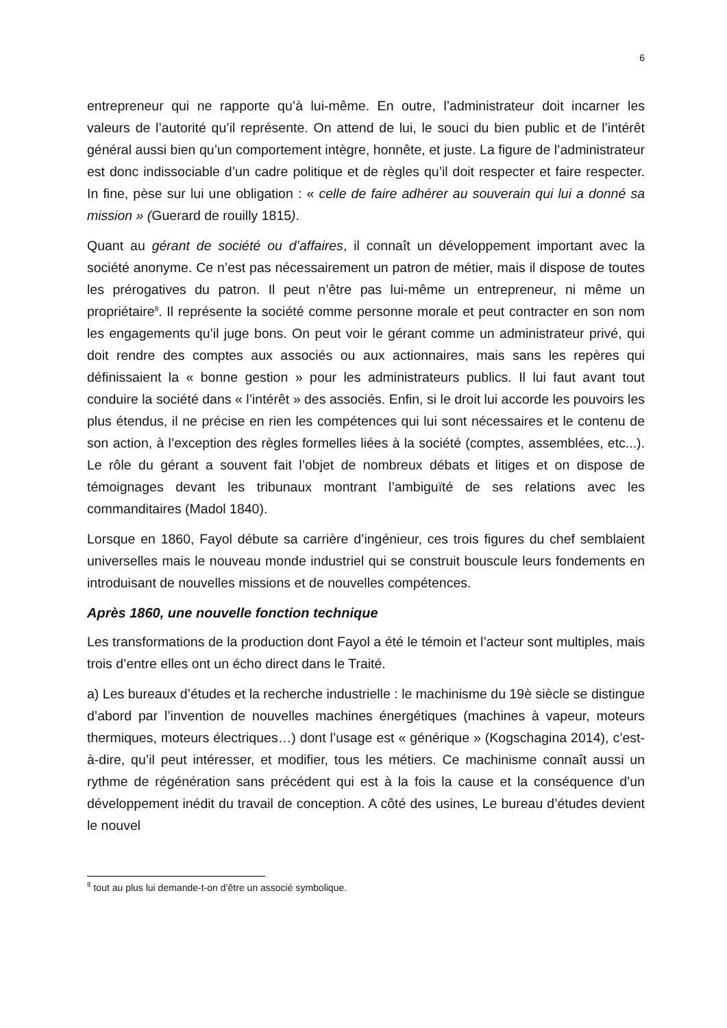6
entrepreneur qui ne rapporte qu’à lui-même. En outre, l’administrateur doit incarner les valeurs de l’autorité qu’il représente. On attend de lui, le souci du bien public et de l’intérêt général aussi bien qu’un comportement intègre, honnête, et juste. La figure de l’administrateur est donc indissociable d’un cadre politique et de règles qu’il doit respecter et faire respecter. In fine, pèse sur lui une obligation : « celle de faire adhérer au souverain qui lui a donné sa mission » (Guerard de rouilly 1815).
Quant au gérant de société ou d’affaires, il connaît un développement important avec la société anonyme. Ce n’est pas nécessairement un patron de métier, mais il dispose de toutes les prérogatives du patron. Il peut n’être pas lui-même un entrepreneur, ni même un propriétaire<sup>8</sup>. Il représente la société comme personne morale et peut contracter en son nom les engagements qu’il juge bons. On peut voir le gérant comme un administrateur privé, qui doit rendre des comptes aux associés ou aux actionnaires, mais sans les repères qui définissaient la « bonne gestion » pour les administrateurs publics. Il lui faut avant tout conduire la société dans « l’intérêt » des associés. Enfin, si le droit lui accorde les pouvoirs les plus étendus, il ne précise en rien les compétences qui lui sont nécessaires et le contenu de son action, à l’exception des règles formelles liées à la société (comptes, assemblées, etc...). Le rôle du gérant a souvent fait l’objet de nombreux débats et litiges et on dispose de témoignages devant les tribunaux montrant l’ambiguïté de ses relations avec les commanditaires (Madol 1840).
Lorsque en 1860, Fayol débute sa carrière d’ingénieur, ces trois figures du chef semblaient universelles mais le nouveau monde industriel qui se construit bouscule leurs fondements en introduisant de nouvelles missions et de nouvelles compétences.
Après 1860, une nouvelle fonction technique
Les transformations de la production dont Fayol a été le témoin et l’acteur sont multiples, mais trois d’entre elles ont un écho direct dans le Traité.
a) Les bureaux d’études et la recherche industrielle : le machinisme du 19è siècle se distingue d’abord par l’invention de nouvelles machines énergétiques (machines à vapeur, moteurs thermiques, moteurs électriques…) dont l’usage est « générique » (Kogschagina 2014), c’est-à-dire, qu’il peut intéresser, et modifier, tous les métiers. Ce machinisme connaît aussi un rythme de régénération sans précédent qui est à la fois la cause et la conséquence d’un développement inédit du travail de conception. A côté des usines, Le bureau d’études devient le nouvel
<sup>8</sup> tout au plus lui demande-t-on d’être un associé symbolique.